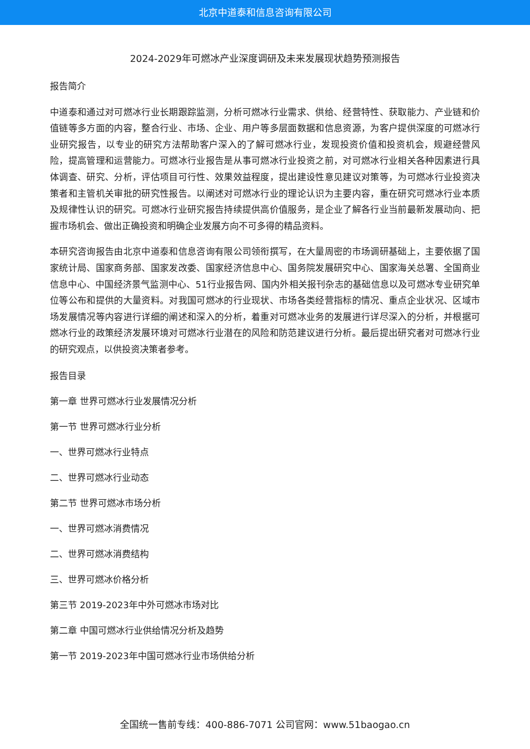北京中道泰和信息咨询有限公司
2024-2029年可燃冰产业深度调研及未来发展现状趋势预测报告
报告简介
中道泰和通过对可燃冰行业长期跟踪监测，分析可燃冰行业需求、供给、经营特性、获取能力、产业链和价值链等多方面的内容，整合行业、市场、企业、用户等多层面数据和信息资源，为客户提供深度的可燃冰行业研究报告，以专业的研究方法帮助客户深入的了解可燃冰行业，发现投资价值和投资机会，规避经营风险，提高管理和运营能力。可燃冰行业报告是从事可燃冰行业投资之前，对可燃冰行业相关各种因素进行具体调查、研究、分析，评估项目可行性、效果效益程度，提出建设性意见建议对策等，为可燃冰行业投资决策者和主管机关审批的研究性报告。以阐述对可燃冰行业的理论认识为主要内容，重在研究可燃冰行业本质及规律性认识的研究。可燃冰行业研究报告持续提供高价值服务，是企业了解各行业当前最新发展动向、把握市场机会、做出正确投资和明确企业发展方向不可多得的精品资料。
本研究咨询报告由北京中道泰和信息咨询有限公司领衔撰写，在大量周密的市场调研基础上，主要依据了国家统计局、国家商务部、国家发改委、国家经济信息中心、国务院发展研究中心、国家海关总署、全国商业信息中心、中国经济景气监测中心、51行业报告网、国内外相关报刊杂志的基础信息以及可燃冰专业研究单位等公布和提供的大量资料。对我国可燃冰的行业现状、市场各类经营指标的情况、重点企业状况、区域市场发展情况等内容进行详细的阐述和深入的分析，着重对可燃冰业务的发展进行详尽深入的分析，并根据可燃冰行业的政策经济发展环境对可燃冰行业潜在的风险和防范建议进行分析。最后提出研究者对可燃冰行业的研究观点，以供投资决策者参考。
报告目录
第一章 世界可燃冰行业发展情况分析
第一节 世界可燃冰行业分析
一、世界可燃冰行业特点
二、世界可燃冰行业动态
第二节 世界可燃冰市场分析
一、世界可燃冰消费情况
二、世界可燃冰消费结构
三、世界可燃冰价格分析
第三节 2019-2023年中外可燃冰市场对比
第二章 中国可燃冰行业供给情况分析及趋势
第一节 2019-2023年中国可燃冰行业市场供给分析
全国统一售前专线：400-886-7071 公司官网：www.51baogao.cn